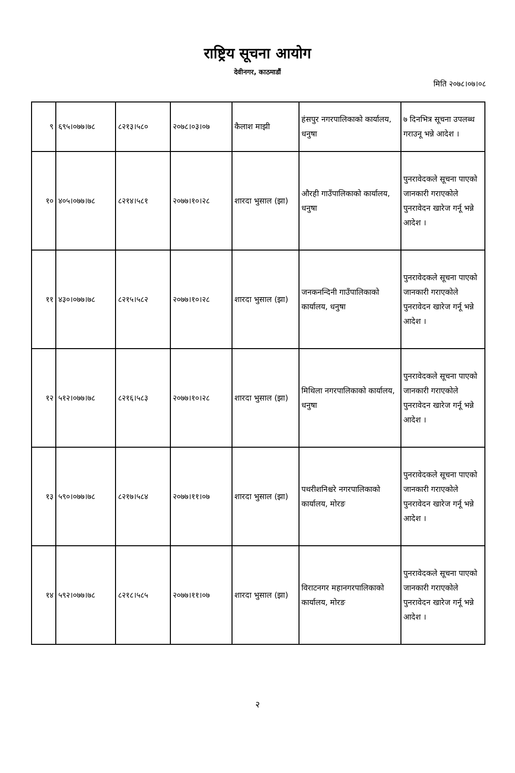राष्ट्रिय सूचना आयोग
देवीनगर, काठमाडौं
मिति २०७८।०७।०८
| ९ | ६९५।०७७।७८ | ८२१३।५८० | २०७८।०३।०७ | कैलाश माझी | हंसपुर नगरपालिकाको कार्यालय, धनुषा | ७ दिनभित्र सूचना उपलब्ध गराउनू भन्ने आदेश । |
| १० | ४०५।०७७।७८ | ८२१४।५८१ | २०७७।१०।२८ | शारदा भुसाल (झा) | औरही गाउँपालिकाको कार्यालय, धनुषा | पुनरावेदकले सूचना पाएको जानकारी गराएकोले पुनरावेदन खारेज गर्नू भन्ने आदेश । |
| ११ | ४३०।०७७।७८ | ८२१५।५८२ | २०७७।१०।२८ | शारदा भुसाल (झा) | जनकनन्दिनी गाउँपालिकाको कार्यालय, धनुषा | पुनरावेदकले सूचना पाएको जानकारी गराएकोले पुनरावेदन खारेज गर्नू भन्ने आदेश । |
| १२ | ५१२।०७७।७८ | ८२१६।५८३ | २०७७।१०।२८ | शारदा भुसाल (झा) | मिथिला नगरपालिकाको कार्यालय, धनुषा | पुनरावेदकले सूचना पाएको जानकारी गराएकोले पुनरावेदन खारेज गर्नू भन्ने आदेश । |
| १३ | ५९०।०७७।७८ | ८२१७।५८४ | २०७७।११।०७ | शारदा भुसाल (झा) | पथरीशनिश्चरे नगरपालिकाको कार्यालय, मोरङ | पुनरावेदकले सूचना पाएको जानकारी गराएकोले पुनरावेदन खारेज गर्नू भन्ने आदेश । |
| १४ | ५९२।०७७।७८ | ८२१८।५८५ | २०७७।११।०७ | शारदा भुसाल (झा) | विराटनगर महानगरपालिकाको कार्यालय, मोरङ | पुनरावेदकले सूचना पाएको जानकारी गराएकोले पुनरावेदन खारेज गर्नू भन्ने आदेश । |
२